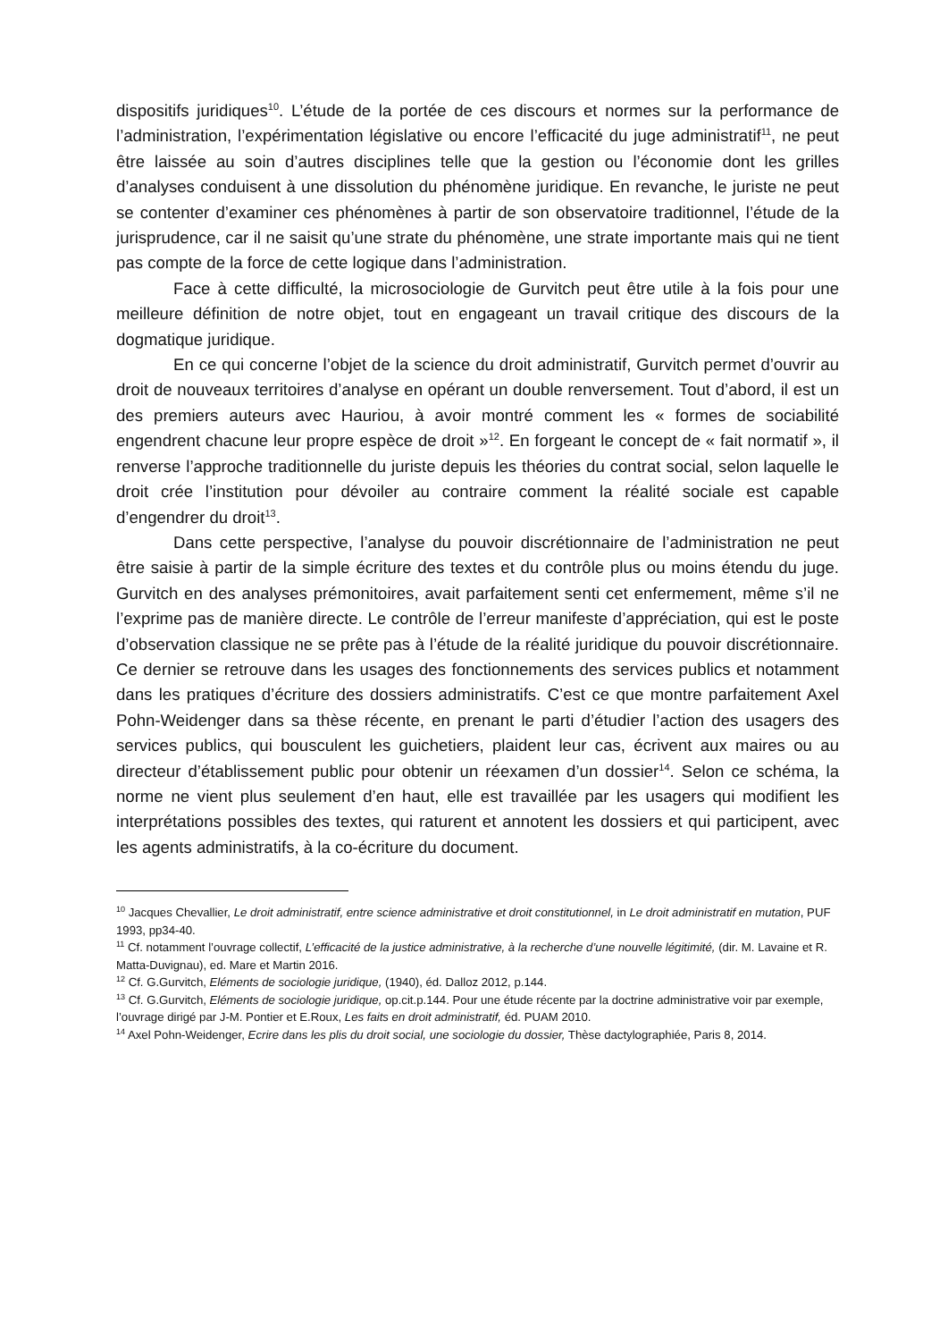dispositifs juridiques<sup>10</sup>. L’étude de la portée de ces discours et normes sur la performance de l’administration, l’expérimentation législative ou encore l’efficacité du juge administratif<sup>11</sup>, ne peut être laissée au soin d’autres disciplines telle que la gestion ou l’économie dont les grilles d’analyses conduisent à une dissolution du phénomène juridique. En revanche, le juriste ne peut se contenter d’examiner ces phénomènes à partir de son observatoire traditionnel, l’étude de la jurisprudence, car il ne saisit qu’une strate du phénomène, une strate importante mais qui ne tient pas compte de la force de cette logique dans l’administration.
Face à cette difficulté, la microsociologie de Gurvitch peut être utile à la fois pour une meilleure définition de notre objet, tout en engageant un travail critique des discours de la dogmatique juridique.
En ce qui concerne l’objet de la science du droit administratif, Gurvitch permet d’ouvrir au droit de nouveaux territoires d’analyse en opérant un double renversement. Tout d’abord, il est un des premiers auteurs avec Hauriou, à avoir montré comment les « formes de sociabilité engendrent chacune leur propre espèce de droit »<sup>12</sup>. En forgeant le concept de « fait normatif », il renverse l’approche traditionnelle du juriste depuis les théories du contrat social, selon laquelle le droit crée l’institution pour dévoiler au contraire comment la réalité sociale est capable d’engendrer du droit<sup>13</sup>.
Dans cette perspective, l’analyse du pouvoir discrétionnaire de l’administration ne peut être saisie à partir de la simple écriture des textes et du contrôle plus ou moins étendu du juge. Gurvitch en des analyses prémonitoires, avait parfaitement senti cet enfermement, même s’il ne l’exprime pas de manière directe. Le contrôle de l’erreur manifeste d’appréciation, qui est le poste d’observation classique ne se prête pas à l’étude de la réalité juridique du pouvoir discrétionnaire. Ce dernier se retrouve dans les usages des fonctionnements des services publics et notamment dans les pratiques d’écriture des dossiers administratifs. C’est ce que montre parfaitement Axel Pohn-Weidenger dans sa thèse récente, en prenant le parti d’étudier l’action des usagers des services publics, qui bousculent les guichetiers, plaident leur cas, écrivent aux maires ou au directeur d’établissement public pour obtenir un réexamen d’un dossier<sup>14</sup>. Selon ce schéma, la norme ne vient plus seulement d’en haut, elle est travaillée par les usagers qui modifient les interprétations possibles des textes, qui raturent et annotent les dossiers et qui participent, avec les agents administratifs, à la co-écriture du document.
<sup>10</sup> Jacques Chevallier, Le droit administratif, entre science administrative et droit constitutionnel, in Le droit administratif en mutation, PUF 1993, pp34-40.
<sup>11</sup> Cf. notamment l’ouvrage collectif, L’efficacité de la justice administrative, à la recherche d’une nouvelle légitimité, (dir. M. Lavaine et R. Matta-Duvignau), ed. Mare et Martin 2016.
<sup>12</sup> Cf. G.Gurvitch, Eléments de sociologie juridique, (1940), éd. Dalloz 2012, p.144.
<sup>13</sup> Cf. G.Gurvitch, Eléments de sociologie juridique, op.cit.p.144. Pour une étude récente par la doctrine administrative voir par exemple, l’ouvrage dirigé par J-M. Pontier et E.Roux, Les faits en droit administratif, éd. PUAM 2010.
<sup>14</sup> Axel Pohn-Weidenger, Ecrire dans les plis du droit social, une sociologie du dossier, Thèse dactylographiée, Paris 8, 2014.